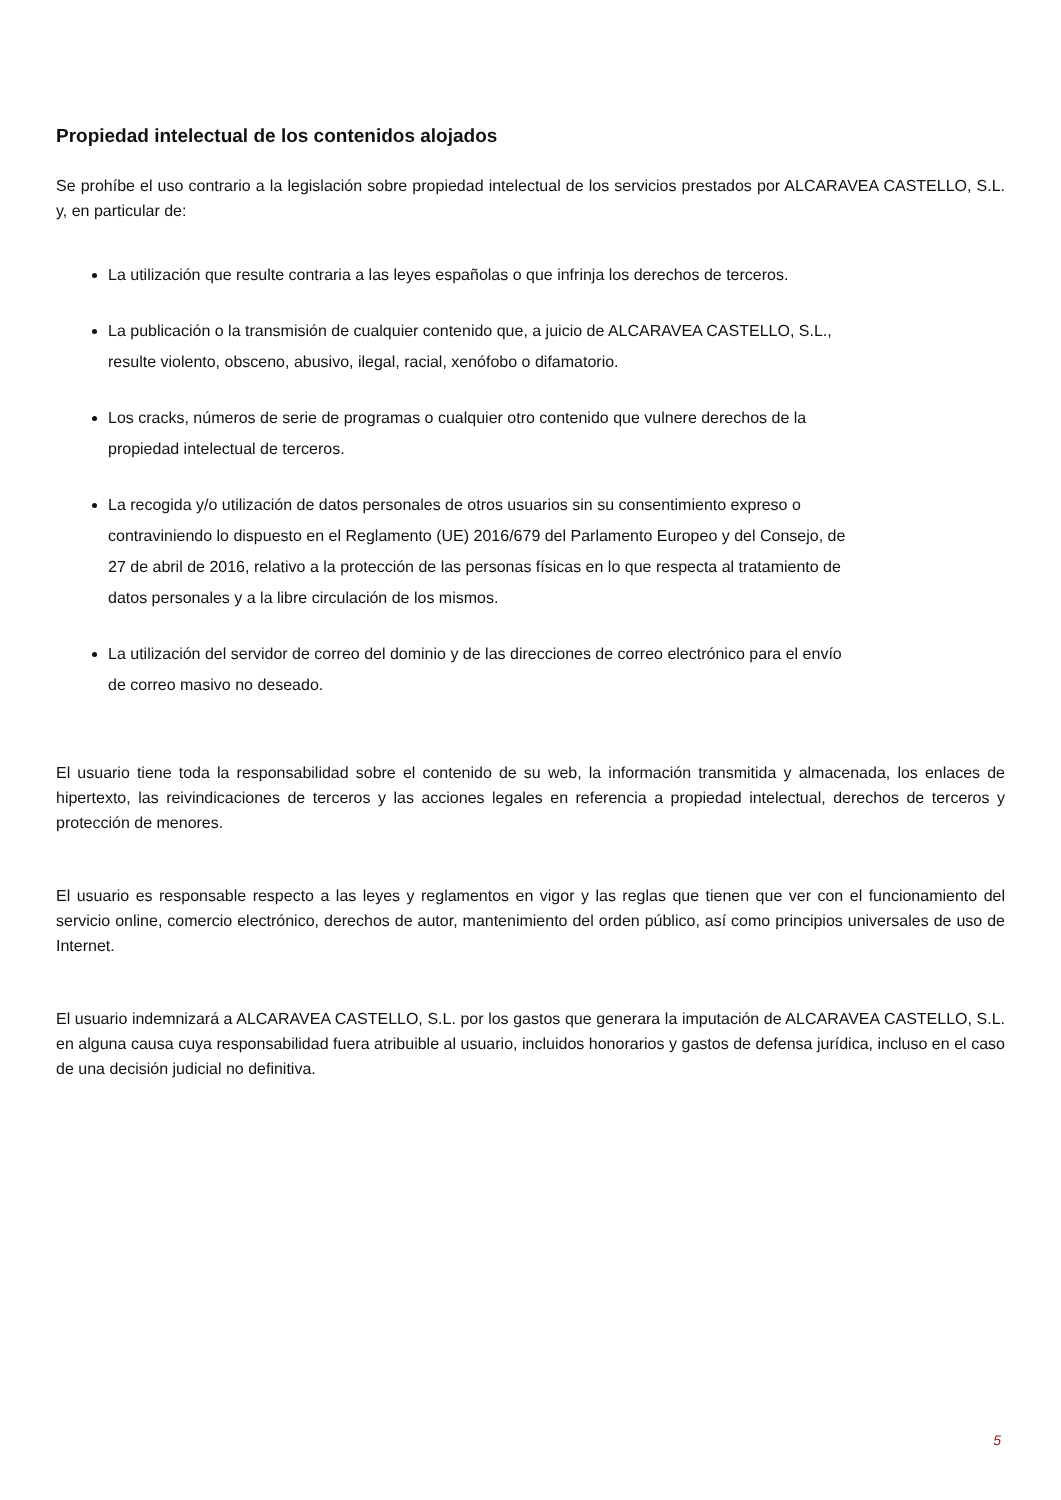Propiedad intelectual de los contenidos alojados
Se prohíbe el uso contrario a la legislación sobre propiedad intelectual de los servicios prestados por ALCARAVEA CASTELLO, S.L. y, en particular de:
La utilización que resulte contraria a las leyes españolas o que infrinja los derechos de terceros.
La publicación o la transmisión de cualquier contenido que, a juicio de ALCARAVEA CASTELLO, S.L.,
resulte violento, obsceno, abusivo, ilegal, racial, xenófobo o difamatorio.
Los cracks, números de serie de programas o cualquier otro contenido que vulnere derechos de la
propiedad intelectual de terceros.
La recogida y/o utilización de datos personales de otros usuarios sin su consentimiento expreso o
contraviniendo lo dispuesto en el Reglamento (UE) 2016/679 del Parlamento Europeo y del Consejo, de
27 de abril de 2016, relativo a la protección de las personas físicas en lo que respecta al tratamiento de
datos personales y a la libre circulación de los mismos.
La utilización del servidor de correo del dominio y de las direcciones de correo electrónico para el envío
de correo masivo no deseado.
El usuario tiene toda la responsabilidad sobre el contenido de su web, la información transmitida y almacenada, los enlaces de hipertexto, las reivindicaciones de terceros y las acciones legales en referencia a propiedad intelectual, derechos de terceros y protección de menores.
El usuario es responsable respecto a las leyes y reglamentos en vigor y las reglas que tienen que ver con el funcionamiento del servicio online, comercio electrónico, derechos de autor, mantenimiento del orden público, así como principios universales de uso de Internet.
El usuario indemnizará a ALCARAVEA CASTELLO, S.L. por los gastos que generara la imputación de ALCARAVEA CASTELLO, S.L. en alguna causa cuya responsabilidad fuera atribuible al usuario, incluidos honorarios y gastos de defensa jurídica, incluso en el caso de una decisión judicial no definitiva.
5